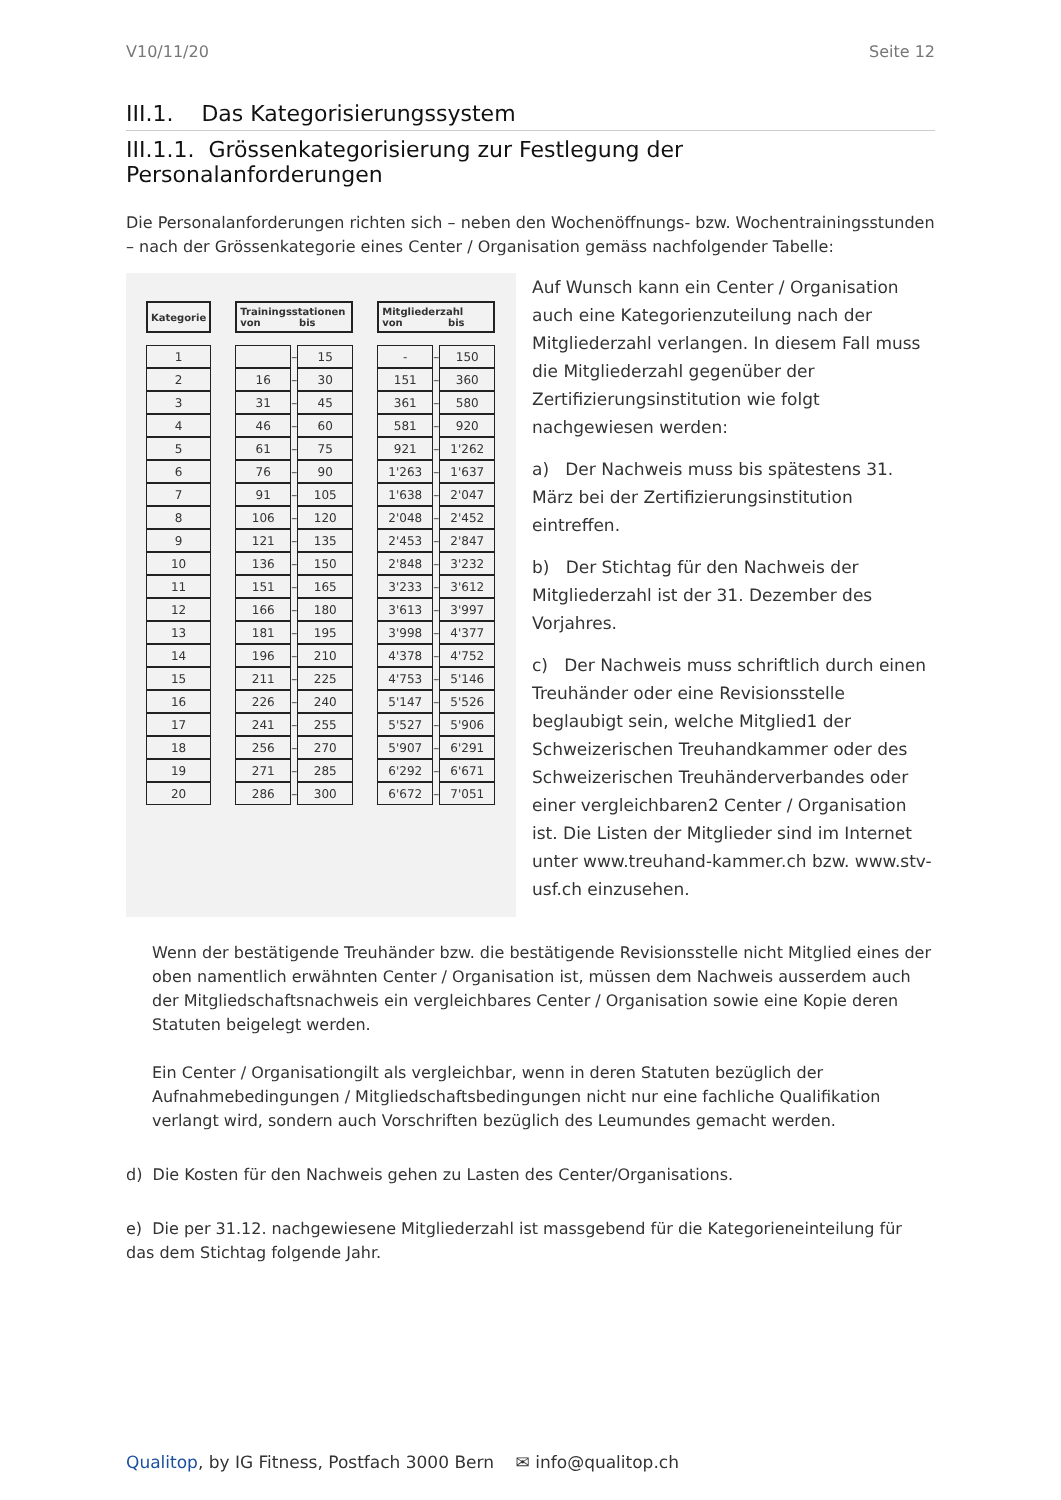V10/11/20 Seite 12
III.1. Das Kategorisierungssystem
III.1.1. Grössenkategorisierung zur Festlegung der Personalanforderungen
Die Personalanforderungen richten sich – neben den Wochenöffnungs- bzw. Wochentrainingsstunden – nach der Grössenkategorie eines Center / Organisation gemäss nachfolgender Tabelle:
| Kategorie | | Trainingsstationen von bis | | | | Mitgliederzahl von bis | | |
| 1 | | | – | 15 | | - | – | 150 |
| 2 | | 16 | – | 30 | | 151 | – | 360 |
| 3 | | 31 | – | 45 | | 361 | – | 580 |
| 4 | | 46 | – | 60 | | 581 | – | 920 |
| 5 | | 61 | – | 75 | | 921 | – | 1'262 |
| 6 | | 76 | – | 90 | | 1'263 | – | 1'637 |
| 7 | | 91 | – | 105 | | 1'638 | – | 2'047 |
| 8 | | 106 | – | 120 | | 2'048 | – | 2'452 |
| 9 | | 121 | – | 135 | | 2'453 | – | 2'847 |
| 10 | | 136 | – | 150 | | 2'848 | – | 3'232 |
| 11 | | 151 | – | 165 | | 3'233 | – | 3'612 |
| 12 | | 166 | – | 180 | | 3'613 | – | 3'997 |
| 13 | | 181 | – | 195 | | 3'998 | – | 4'377 |
| 14 | | 196 | – | 210 | | 4'378 | – | 4'752 |
| 15 | | 211 | – | 225 | | 4'753 | – | 5'146 |
| 16 | | 226 | – | 240 | | 5'147 | – | 5'526 |
| 17 | | 241 | – | 255 | | 5'527 | – | 5'906 |
| 18 | | 256 | – | 270 | | 5'907 | – | 6'291 |
| 19 | | 271 | – | 285 | | 6'292 | – | 6'671 |
| 20 | | 286 | – | 300 | | 6'672 | – | 7'051 |
Auf Wunsch kann ein Center / Organisation auch eine Kategorienzuteilung nach der Mitgliederzahl verlangen. In diesem Fall muss die Mitgliederzahl gegenüber der Zertifizierungsinstitution wie folgt nachgewiesen werden:
a) Der Nachweis muss bis spätestens 31. März bei der Zertifizierungsinstitution eintreffen.
b) Der Stichtag für den Nachweis der Mitgliederzahl ist der 31. Dezember des Vorjahres.
c) Der Nachweis muss schriftlich durch einen Treuhänder oder eine Revisionsstelle beglaubigt sein, welche Mitglied1 der Schweizerischen Treuhandkammer oder des Schweizerischen Treuhänderverbandes oder einer vergleichbaren2 Center / Organisation ist. Die Listen der Mitglieder sind im Internet unter www.treuhand-kammer.ch bzw. www.stv-usf.ch einzusehen.
Wenn der bestätigende Treuhänder bzw. die bestätigende Revisionsstelle nicht Mitglied eines der oben namentlich erwähnten Center / Organisation ist, müssen dem Nachweis ausserdem auch der Mitgliedschaftsnachweis ein vergleichbares Center / Organisation sowie eine Kopie deren Statuten beigelegt werden.
Ein Center / Organisationgilt als vergleichbar, wenn in deren Statuten bezüglich der Aufnahmebedingungen / Mitgliedschaftsbedingungen nicht nur eine fachliche Qualifikation verlangt wird, sondern auch Vorschriften bezüglich des Leumundes gemacht werden.
d) Die Kosten für den Nachweis gehen zu Lasten des Center/Organisations.
e) Die per 31.12. nachgewiesene Mitgliederzahl ist massgebend für die Kategorieneinteilung für das dem Stichtag folgende Jahr.
Qualitop, by IG Fitness, Postfach 3000 Bern ✉ info@qualitop.ch